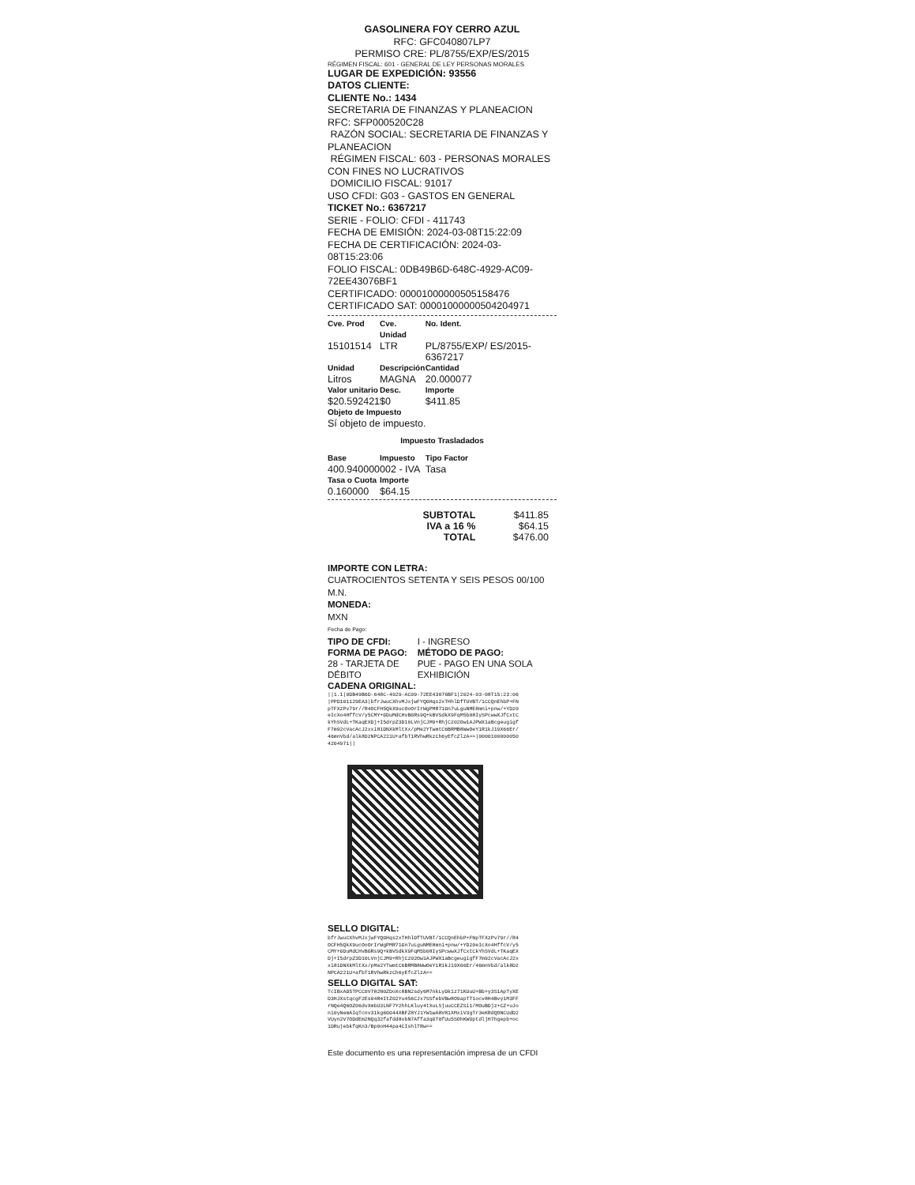GASOLINERA FOY CERRO AZUL
RFC: GFC040807LP7
PERMISO CRE: PL/8755/EXP/ES/2015
RÉGIMEN FISCAL: 601 - GENERAL DE LEY PERSONAS MORALES
LUGAR DE EXPEDICIÓN: 93556
DATOS CLIENTE:
CLIENTE No.: 1434
SECRETARIA DE FINANZAS Y PLANEACION
RFC: SFP000520C28
RAZÓN SOCIAL: SECRETARIA DE FINANZAS Y PLANEACION
RÉGIMEN FISCAL: 603 - PERSONAS MORALES CON FINES NO LUCRATIVOS
DOMICILIO FISCAL: 91017
USO CFDI: G03 - GASTOS EN GENERAL
TICKET No.: 6367217
SERIE - FOLIO: CFDI - 411743
FECHA DE EMISIÓN: 2024-03-08T15:22:09
FECHA DE CERTIFICACIÓN: 2024-03-08T15:23:06
FOLIO FISCAL: 0DB49B6D-648C-4929-AC09-72EE43076BF1
CERTIFICADO: 00001000000505158476
CERTIFICADO SAT: 00001000000504204971
| Cve. Prod | Cve. Unidad | No. Ident. |
| 15101514 | LTR | PL/8755/EXP/ ES/2015-6367217 |
| Unidad | Descripción | Cantidad |
| Litros | MAGNA | 20.000077 |
| Valor unitario | Desc. | Importe |
| $20.592421 | $0 | $411.85 |
| Objeto de Impuesto | | |
| Sí objeto de impuesto. | | |
| Impuesto Trasladados | | |
| Base | Impuesto | Tipo Factor |
| 400.940000 | 002 - IVA | Tasa |
| Tasa o Cuota | Importe | |
| 0.160000 | $64.15 | |
| SUBTOTAL | $411.85 |
| IVA a 16 % | $64.15 |
| TOTAL | $476.00 |
IMPORTE CON LETRA:
CUATROCIENTOS SETENTA Y SEIS PESOS 00/100 M.N.
MONEDA:
MXN
Fecha de Pago:
| TIPO DE CFDI: | I - INGRESO |
| FORMA DE PAGO: | MÉTODO DE PAGO: |
| 28 - TARJETA DE DÉBITO | PUE - PAGO EN UNA SOLA EXHIBICIÓN |
CADENA ORIGINAL:
||1.1|0DB49B6D-648C-4929-AC09-72EE43076BF1|2024-03-08T15:23:06|PPD101129EA3|bfrJwuCXhvMJxjwFYQGHqs2xTHhlDfTUVBT/1CCQnEhbP+FNpTFXzPv79r//R4OCFH5QkX9ucOoOrIrWgPMR71Gn7uLguNME8mni+pnw/+YDz0eIcXo4HffcV/y5CMY+GDuMdCHvBGRs9Q+kBVSdkX9FqM5b08IySPcwwXJfCxtCkYhSVdL+TKaqEXDj+I5drpZ3D10LVnjCJM9+RhjCz02Ow1AJPWX1aBcgeugigfF7m92cVacAcJ2xxi81DNXkMltXx/pMe2YTwmtC6BRMB8WwOeY1R1kJ19X66Er/46mnVbd/alk8DzNPCA221U+afbT1RVhwRkzCh6yEfcZlzA==|00001000000504204971||
SELLO DIGITAL:
bfrJwuCXhvMJxjwFYQGHqs2xTHhlDfTUVBT/1CCQnEhbP+FNpTFXzPv79r//R4OCFH5QkX9ucOoOrIrWgPMR71Gn7uLguNME8mni+pnw/+YDz0eIcXo4HffcV/y5CMY+GDuMdCHvBGRs9Q+kBVSdkX9FqM5b08IySPcwwXJfCxtCkYhSVdL+TKaqEXDj+I5drpZ3D10LVnjCJM9+RhjCz02Ow1AJPWX1aBcgeugigfF7m92cVacAcJ2xxi81DNXkMltXx/pMe2YTwmtC6BRMB8WwOeY1R1kJ19X66Er/46mnVbd/alk8DzNPCA221U+afbT1RVhwRkzCh6yEfcZlzA==
SELLO DIGITAL SAT:
TcIBxAD5TPCC0V782N0ZDoXc8BN2sdy6M7nkLyDk1z71KUuU+Bb+y3S1ApTyXED3HJXstqcgF2Es04R4ItZ02Yu456CJx7SSfebVBw8O9apTT1ocv8H4Bvy1M3FFrNQe4Q6OZ06dvXmbU3LNF7Y2hhLKluy4tXuLSjuuCCEZSi1/MOuBDjz+CZ+uJoni0yNemAIqTcnv31kg6GG44XBFZ8YJ1YW1wA8V81XMxiV3gTr3eKRdQONCUdD2VUyn2V7ODdEm2NQq32fafdd8vbN7Affa3qGT0fUu5SOhKWUptdljH7hgepb+oc1DRujebkfqKn3/Bp0oH44pa4CIshlTRw==
Este documento es una representación impresa de un CFDI